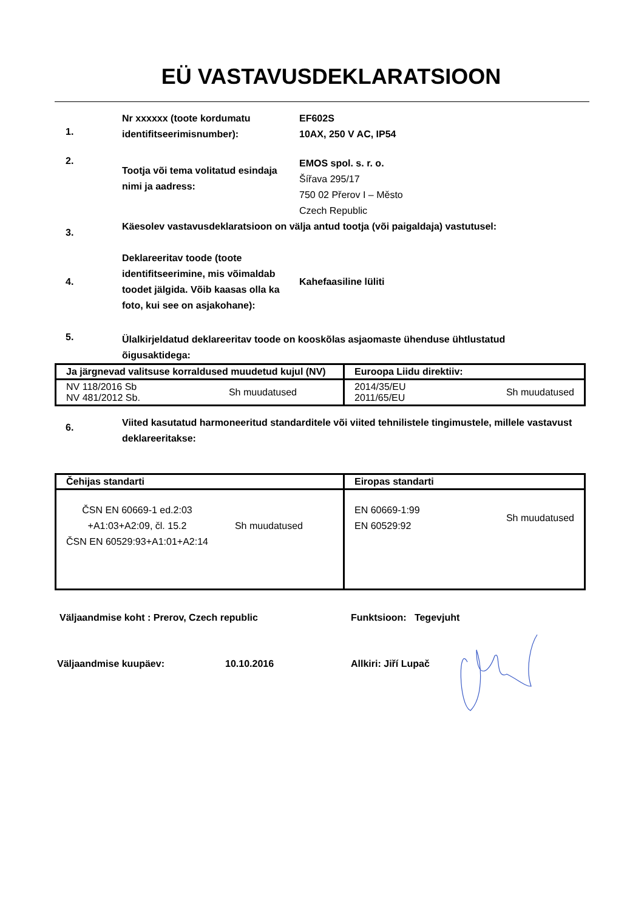EÜ VASTAVUSDEKLARATSIOON
1.
Nr xxxxxx (toote kordumatu identifitseerimisnumber):
EF602S
10AX, 250 V AC, IP54
2.
Tootja või tema volitatud esindaja nimi ja aadress:
EMOS spol. s. r. o.
Šířava 295/17
750 02 Přerov I – Město
Czech Republic
3.
Käesolev vastavusdeklaratsioon on välja antud tootja (või paigaldaja) vastutusel:
4.
Deklareeritav toode (toote identifitseerimine, mis võimaldab toodet jälgida. Võib kaasas olla ka foto, kui see on asjakohane):
Kahefaasiline lüliti
5.
Ülalkirjeldatud deklareeritav toode on kooskõlas asjaomaste ühenduse ühtlustatud õigusaktidega:
| Ja järgnevad valitsuse korraldused muudetud kujul (NV) | Euroopa Liidu direktiiv: |
| NV 118/2016 Sb NV 481/2012 Sb. Sh muudatused | 2014/35/EU 2011/65/EU Sh muudatused |
6.
Viited kasutatud harmoneeritud standarditele või viited tehnilistele tingimustele, millele vastavust deklareeritakse:
| Čehijas standarti | Eiropas standarti |
| ČSN EN 60669-1 ed.2:03 +A1:03+A2:09, čl. 15.2 ČSN EN 60529:93+A1:01+A2:14 Sh muudatused | EN 60669-1:99 EN 60529:92 Sh muudatused |
Väljaandmise koht : Prerov, Czech republic Funktsioon: Tegevjuht
Väljaandmise kuupäev: 10.10.2016 Allkiri: Jiří Lupač